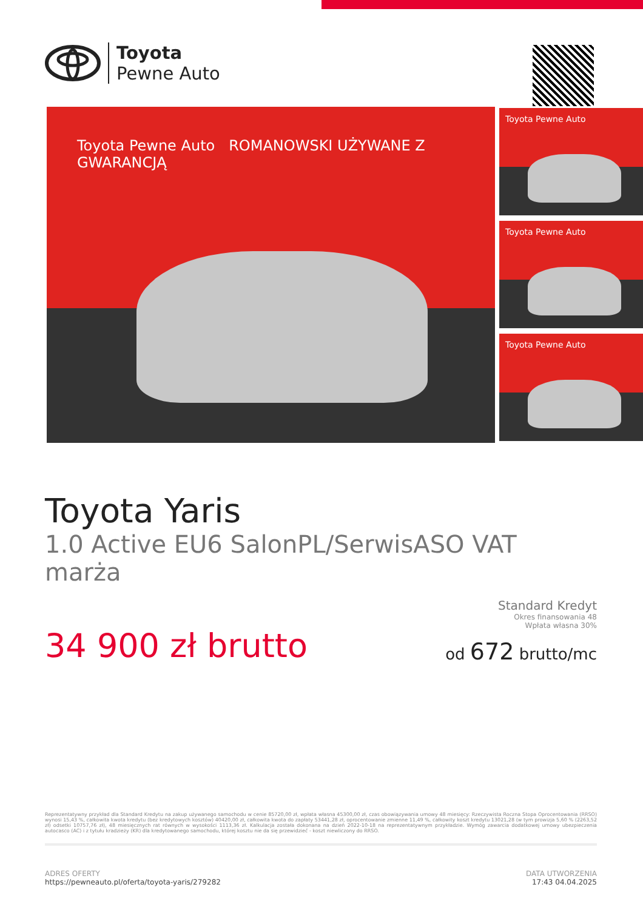Toyota
Pewne Auto
Toyota Pewne Auto ROMANOWSKI UŻYWANE Z GWARANCJĄ Toyota Pewne Auto
Toyota Pewne Auto
Toyota Pewne Auto
Toyota Yaris
1.0 Active EU6 SalonPL/SerwisASO VAT marża
34 900 zł brutto
Standard Kredyt
Okres finansowania 48
Wpłata własna 30%
od 672 brutto/mc
Reprezentatywny przykład dla Standard Kredytu na zakup używanego samochodu w cenie 85720,00 zł, wpłata własna 45300,00 zł, czas obowiązywania umowy 48 miesięcy: Rzeczywista Roczna Stopa Oprocentowania (RRSO) wynosi 15,43 %, całkowita kwota kredytu (bez kredytowych kosztów) 40420,00 zł, całkowita kwota do zapłaty 53441,28 zł, oprocentowanie zmienne 11,49 %, całkowity koszt kredytu 13021,28 (w tym prowizja 5,60 % (2263,52 zł) odsetki 10757,76 zł), 48 miesięcznych rat równych w wysokości 1113,36 zł. Kalkulacja została dokonana na dzień 2022-10-18 na reprezentatywnym przykładzie. Wymóg zawarcia dodatkowej umowy ubezpieczenia autocasco (AC) i z tytułu kradzieży (KR) dla kredytowanego samochodu, której kosztu nie da się przewidzieć - koszt niewliczony do RRSO.
ADRES OFERTY
https://pewneauto.pl/oferta/toyota-yaris/279282
DATA UTWORZENIA
17:43 04.04.2025